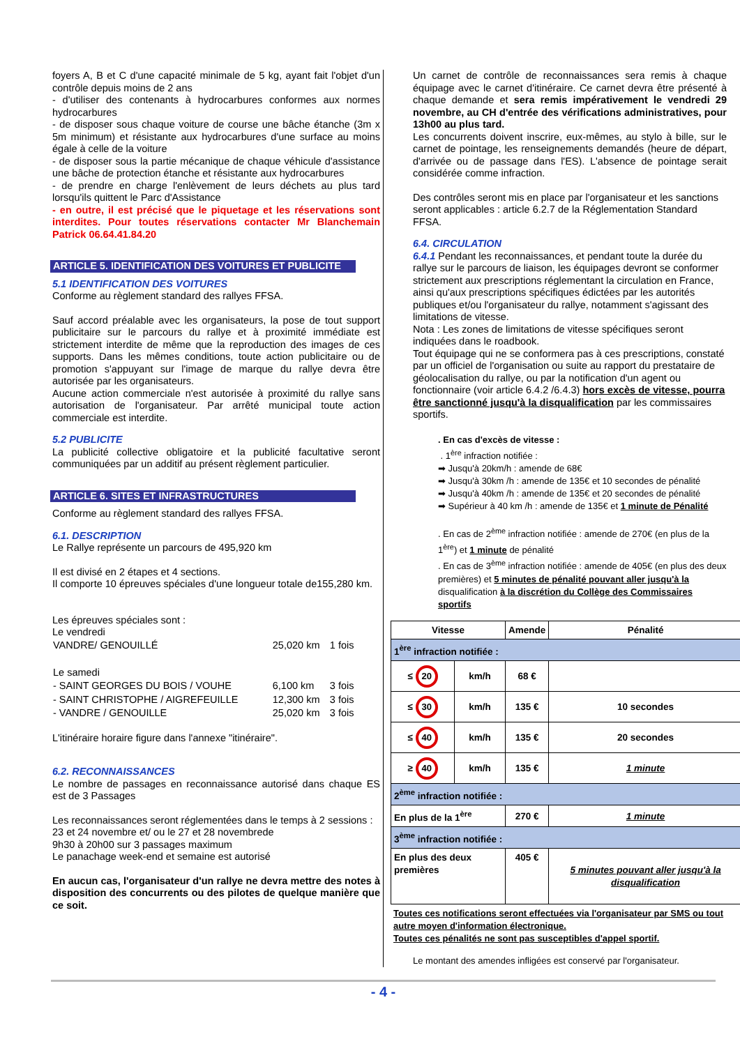foyers A, B et C d'une capacité minimale de 5 kg, ayant fait l'objet d'un contrôle depuis moins de 2 ans
- d'utiliser des contenants à hydrocarbures conformes aux normes hydrocarbures
- de disposer sous chaque voiture de course une bâche étanche (3m x 5m minimum) et résistante aux hydrocarbures d'une surface au moins égale à celle de la voiture
- de disposer sous la partie mécanique de chaque véhicule d'assistance une bâche de protection étanche et résistante aux hydrocarbures
- de prendre en charge l'enlèvement de leurs déchets au plus tard lorsqu'ils quittent le Parc d'Assistance
- en outre, il est précisé que le piquetage et les réservations sont interdites. Pour toutes réservations contacter Mr Blanchemain Patrick 06.64.41.84.20
ARTICLE 5. IDENTIFICATION DES VOITURES ET PUBLICITE
5.1 IDENTIFICATION DES VOITURES
Conforme au règlement standard des rallyes FFSA.
Sauf accord préalable avec les organisateurs, la pose de tout support publicitaire sur le parcours du rallye et à proximité immédiate est strictement interdite de même que la reproduction des images de ces supports. Dans les mêmes conditions, toute action publicitaire ou de promotion s'appuyant sur l'image de marque du rallye devra être autorisée par les organisateurs.
Aucune action commerciale n'est autorisée à proximité du rallye sans autorisation de l'organisateur. Par arrêté municipal toute action commerciale est interdite.
5.2 PUBLICITE
La publicité collective obligatoire et la publicité facultative seront communiquées par un additif au présent règlement particulier.
ARTICLE 6. SITES ET INFRASTRUCTURES
Conforme au règlement standard des rallyes FFSA.
6.1. DESCRIPTION
Le Rallye représente un parcours de 495,920 km
Il est divisé en 2 étapes et 4 sections.
Il comporte 10 épreuves spéciales d'une longueur totale de155,280 km.
Les épreuves spéciales sont :
Le vendredi
| VANDRE/ GENOUILLÉ | 25,020 km | 1 fois |
| Le samedi | | |
| - SAINT GEORGES DU BOIS / VOUHE | 6,100 km | 3 fois |
| - SAINT CHRISTOPHE / AIGREFEUILLE | 12,300 km | 3 fois |
| - VANDRE / GENOUILLE | 25,020 km | 3 fois |
L'itinéraire horaire figure dans l'annexe "itinéraire".
6.2. RECONNAISSANCES
Le nombre de passages en reconnaissance autorisé dans chaque ES est de 3 Passages
Les reconnaissances seront réglementées dans le temps à 2 sessions :
23 et 24 novembre et/ ou le 27 et 28 novembrede
9h30 à 20h00 sur 3 passages maximum
Le panachage week-end et semaine est autorisé
En aucun cas, l'organisateur d'un rallye ne devra mettre des notes à disposition des concurrents ou des pilotes de quelque manière que ce soit.
Un carnet de contrôle de reconnaissances sera remis à chaque équipage avec le carnet d'itinéraire. Ce carnet devra être présenté à chaque demande et sera remis impérativement le vendredi 29 novembre, au CH d'entrée des vérifications administratives, pour 13h00 au plus tard.
Les concurrents doivent inscrire, eux-mêmes, au stylo à bille, sur le carnet de pointage, les renseignements demandés (heure de départ, d'arrivée ou de passage dans l'ES). L'absence de pointage serait considérée comme infraction.
Des contrôles seront mis en place par l'organisateur et les sanctions seront applicables : article 6.2.7 de la Réglementation Standard FFSA.
6.4. CIRCULATION
6.4.1 Pendant les reconnaissances, et pendant toute la durée du rallye sur le parcours de liaison, les équipages devront se conformer strictement aux prescriptions réglementant la circulation en France, ainsi qu'aux prescriptions spécifiques édictées par les autorités publiques et/ou l'organisateur du rallye, notamment s'agissant des limitations de vitesse.
Nota : Les zones de limitations de vitesse spécifiques seront indiquées dans le roadbook.
Tout équipage qui ne se conformera pas à ces prescriptions, constaté par un officiel de l'organisation ou suite au rapport du prestataire de géolocalisation du rallye, ou par la notification d'un agent ou fonctionnaire (voir article 6.4.2 /6.4.3) hors excès de vitesse, pourra être sanctionné jusqu'à la disqualification par les commissaires sportifs.
. En cas d'excès de vitesse :
. 1<sup>ère</sup> infraction notifiée :
➡ Jusqu'à 20km/h : amende de 68€
➡ Jusqu'à 30km /h : amende de 135€ et 10 secondes de pénalité
➡ Jusqu'à 40km /h : amende de 135€ et 20 secondes de pénalité
➡ Supérieur à 40 km /h : amende de 135€ et 1 minute de Pénalité
. En cas de 2<sup>ème</sup> infraction notifiée : amende de 270€ (en plus de la 1<sup>ère</sup>) et 1 minute de pénalité
. En cas de 3<sup>ème</sup> infraction notifiée : amende de 405€ (en plus des deux premières) et 5 minutes de pénalité pouvant aller jusqu'à la disqualification à la discrétion du Collège des Commissaires sportifs
| Vitesse | | Amende | Pénalité |
| --- | --- | --- | --- |
| 1<sup>ère</sup> infraction notifiée : | | | |
| ≤ 20 | km/h | 68 € | |
| ≤ 30 | km/h | 135 € | 10 secondes |
| ≤ 40 | km/h | 135 € | 20 secondes |
| ≥ 40 | km/h | 135 € | 1 minute |
| 2<sup>ème</sup> infraction notifiée : | | | |
| En plus de la 1<sup>ère</sup> | | 270 € | 1 minute |
| 3<sup>ème</sup> infraction notifiée : | | | |
| En plus des deux premières | | 405 € | 5 minutes pouvant aller jusqu'à la disqualification |
Toutes ces notifications seront effectuées via l'organisateur par SMS ou tout autre moyen d'information électronique.
Toutes ces pénalités ne sont pas susceptibles d'appel sportif.
Le montant des amendes infligées est conservé par l'organisateur.
- 4 -